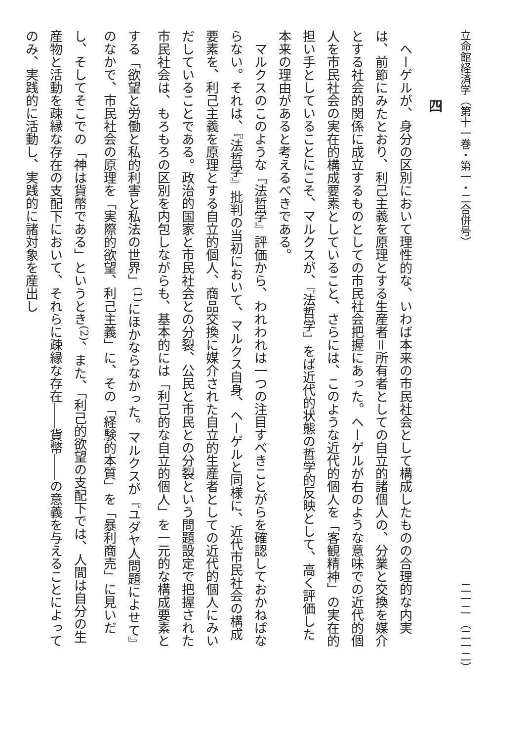立命館経済学（第十一巻・第一・二合併号） 二一二 （二一二）
四
ヘーゲルが、身分の区別において理性的な、いわば本来の市民社会として構成したものの合理的な内実は、前節にみたとおり、利己主義を原理とする生産者＝所有者としての自立的諸個人の、分業と交換を媒介とする社会的関係に成立するものとしての市民社会把握にあった。ヘーゲルが右のような意味での近代的個人を市民社会の実在的構成要素としていること、さらには、このような近代的個人を「客観精神」の実在的担い手としていることにこそ、マルクスが、『法哲学』をば近代的状態の哲学的反映として、高く評価した本来の理由があると考えるべきである。
マルクスのこのような『法哲学』評価から、われわれは一つの注目すべきことがらを確認しておかねばならない。それは、『法哲学』批判の当初において、マルクス自身、ヘーゲルと同様に、近代市民社会の構成要素を、利己主義を原理とする自立的個人、商品交換に媒介された自立的生産者としての近代的個人にみいだしていることである。政治的国家と市民社会との分裂、公民と市民との分裂という問題設定で把握された市民社会は、もろもろの区別を内包しながらも、基本的には「利己的な自立的個人」を一元的な構成要素とする「欲望と労働と私的利害と私法の世界」<sup>(1)</sup>にほかならなかった。マルクスが『ユダヤ人問題によせて』のなかで、市民社会の原理を「実際的欲望、利己主義」に、その「経験的本質」を「暴利商売」に見いだし、そしてそこでの「神は貨幣である」というとき<sup>(2)</sup>、また、「利己的欲望の支配下では、人間は自分の生産物と活動を疎縁な存在の支配下において、それらに疎縁な存在――貨幣――の意義を与えることによってのみ、実践的に活動し、実践的に諸対象を産出し